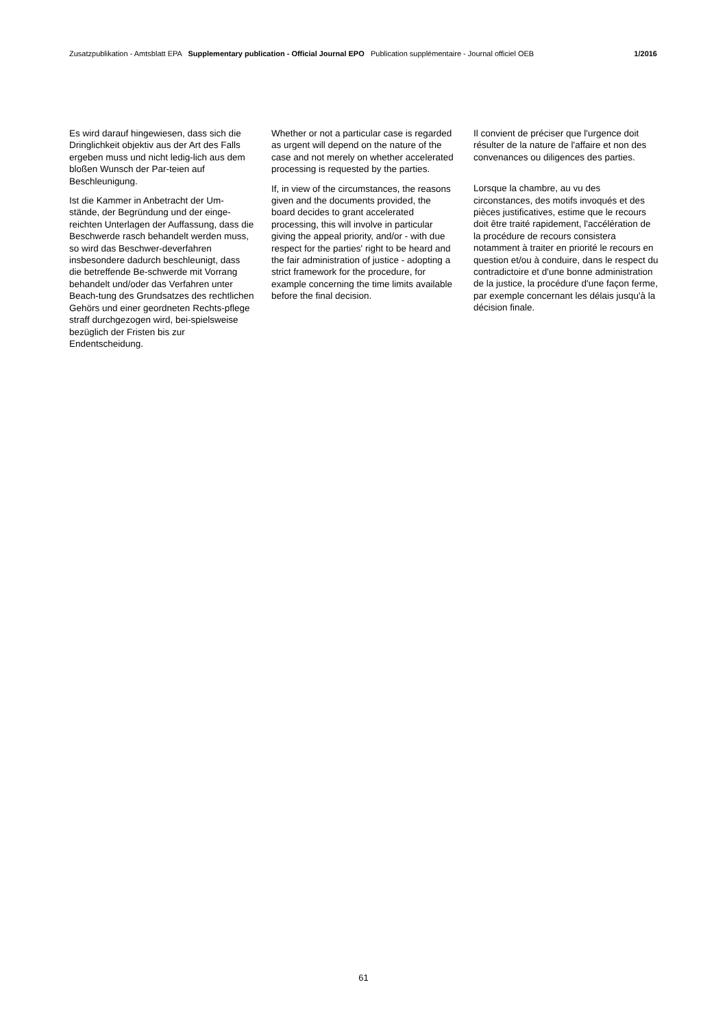Zusatzpublikation - Amtsblatt EPA Supplementary publication - Official Journal EPO Publication supplémentaire - Journal officiel OEB 1/2016
Es wird darauf hingewiesen, dass sich die Dringlichkeit objektiv aus der Art des Falls ergeben muss und nicht ledig-lich aus dem bloßen Wunsch der Par-teien auf Beschleunigung.
Ist die Kammer in Anbetracht der Um-stände, der Begründung und der einge-reichten Unterlagen der Auffassung, dass die Beschwerde rasch behandelt werden muss, so wird das Beschwer-deverfahren insbesondere dadurch beschleunigt, dass die betreffende Be-schwerde mit Vorrang behandelt und/oder das Verfahren unter Beach-tung des Grundsatzes des rechtlichen Gehörs und einer geordneten Rechts-pflege straff durchgezogen wird, bei-spielsweise bezüglich der Fristen bis zur Endentscheidung.
Whether or not a particular case is regarded as urgent will depend on the nature of the case and not merely on whether accelerated processing is requested by the parties.
If, in view of the circumstances, the reasons given and the documents provided, the board decides to grant accelerated processing, this will involve in particular giving the appeal priority, and/or - with due respect for the parties' right to be heard and the fair administration of justice - adopting a strict framework for the procedure, for example concerning the time limits available before the final decision.
Il convient de préciser que l'urgence doit résulter de la nature de l'affaire et non des convenances ou diligences des parties.
Lorsque la chambre, au vu des circonstances, des motifs invoqués et des pièces justificatives, estime que le recours doit être traité rapidement, l'accélération de la procédure de recours consistera notamment à traiter en priorité le recours en question et/ou à conduire, dans le respect du contradictoire et d'une bonne administration de la justice, la procédure d'une façon ferme, par exemple concernant les délais jusqu'à la décision finale.
61